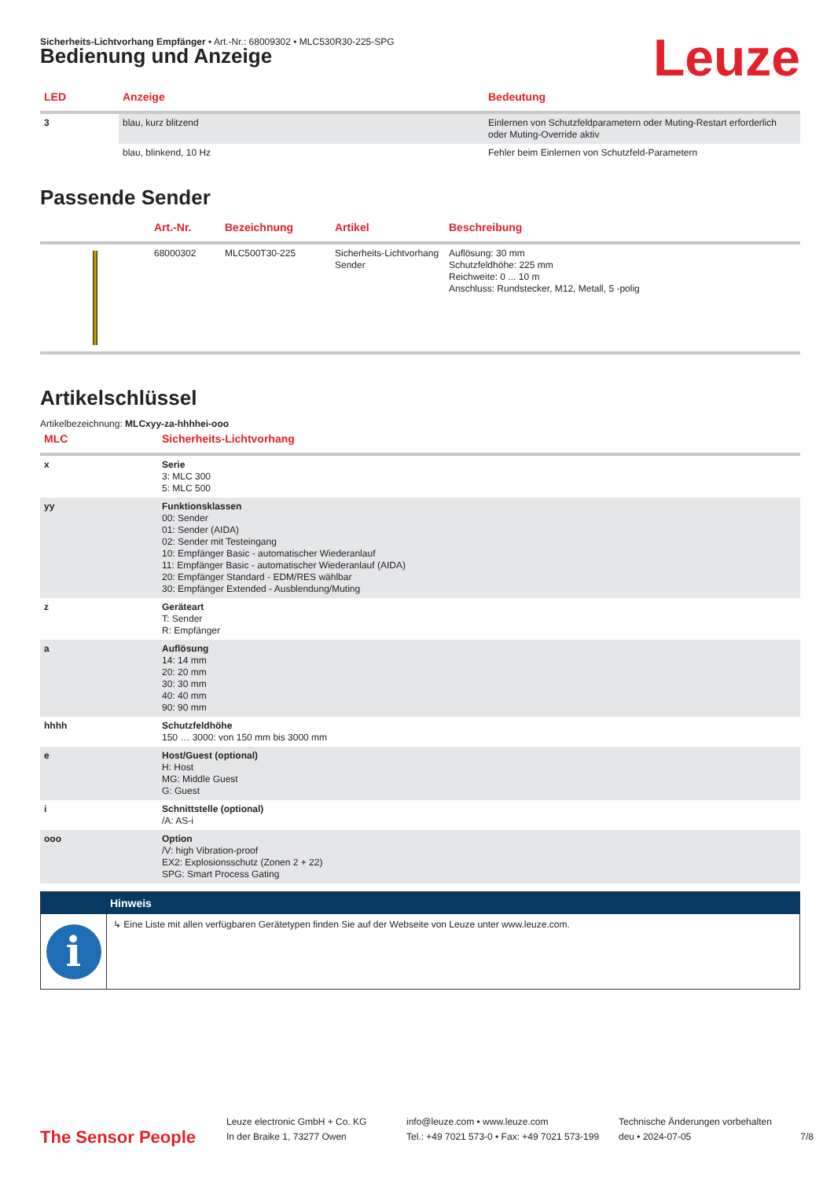Sicherheits-Lichtvorhang Empfänger • Art.-Nr.: 68009302 • MLC530R30-225-SPG
Leuze
Bedienung und Anzeige
| LED | Anzeige | Bedeutung |
| --- | --- | --- |
| 3 | blau, kurz blitzend | Einlernen von Schutzfeldparametern oder Muting-Restart erforderlich oder Muting-Override aktiv |
| | blau, blinkend, 10 Hz | Fehler beim Einlernen von Schutzfeld-Parametern |
Passende Sender
| | Art.-Nr. | Bezeichnung | Artikel | Beschreibung |
| --- | --- | --- | --- | --- |
| | 68000302 | MLC500T30-225 | Sicherheits-Lichtvorhang Sender | Auflösung: 30 mm Schutzfeldhöhe: 225 mm Reichweite: 0 ... 10 m Anschluss: Rundstecker, M12, Metall, 5 -polig |
Artikelschlüssel
Artikelbezeichnung: MLCxyy-za-hhhhei-ooo
| MLC | Sicherheits-Lichtvorhang |
| --- | --- |
| x | Serie 3: MLC 300 5: MLC 500 |
| yy | Funktionsklassen 00: Sender 01: Sender (AIDA) 02: Sender mit Testeingang 10: Empfänger Basic - automatischer Wiederanlauf 11: Empfänger Basic - automatischer Wiederanlauf (AIDA) 20: Empfänger Standard - EDM/RES wählbar 30: Empfänger Extended - Ausblendung/Muting |
| z | Geräteart T: Sender R: Empfänger |
| a | Auflösung 14: 14 mm 20: 20 mm 30: 30 mm 40: 40 mm 90: 90 mm |
| hhhh | Schutzfeldhöhe 150 … 3000: von 150 mm bis 3000 mm |
| e | Host/Guest (optional) H: Host MG: Middle Guest G: Guest |
| i | Schnittstelle (optional) /A: AS-i |
| ooo | Option /V: high Vibration-proof EX2: Explosionsschutz (Zonen 2 + 22) SPG: Smart Process Gating |
Hinweis
i
↳ Eine Liste mit allen verfügbaren Gerätetypen finden Sie auf der Webseite von Leuze unter www.leuze.com.
The Sensor People
Leuze electronic GmbH + Co. KG
In der Braike 1, 73277 Owen
info@leuze.com • www.leuze.com
Tel.: +49 7021 573-0 • Fax: +49 7021 573-199
Technische Änderungen vorbehalten
deu • 2024-07-05
7/8